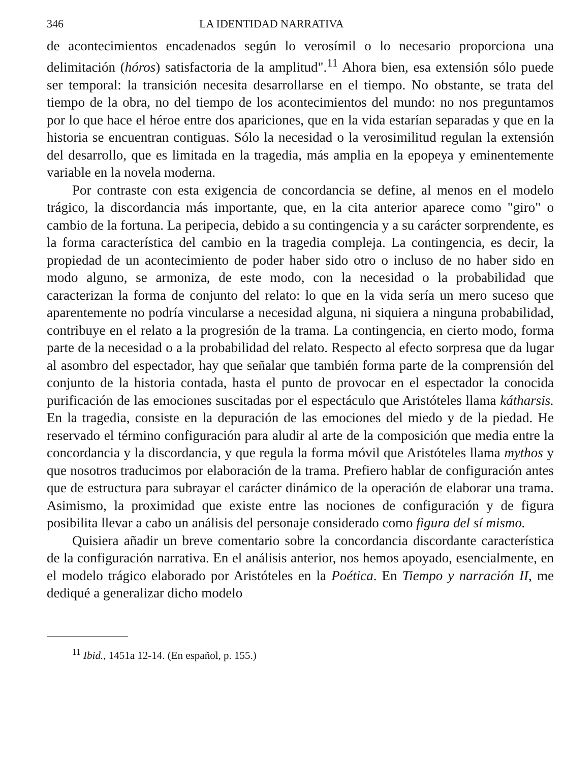346 LA IDENTIDAD NARRATIVA
de acontecimientos encadenados según lo verosímil o lo necesario proporciona una delimitación (hóros) satisfactoria de la amplitud".<sup>11</sup> Ahora bien, esa extensión sólo puede ser temporal: la transición necesita desarrollarse en el tiempo. No obstante, se trata del tiempo de la obra, no del tiempo de los acontecimientos del mundo: no nos preguntamos por lo que hace el héroe entre dos apariciones, que en la vida estarían separadas y que en la historia se encuentran contiguas. Sólo la necesidad o la verosimilitud regulan la extensión del desarrollo, que es limitada en la tragedia, más amplia en la epopeya y eminentemente variable en la novela moderna.
Por contraste con esta exigencia de concordancia se define, al menos en el modelo trágico, la discordancia más importante, que, en la cita anterior aparece como "giro" o cambio de la fortuna. La peripecia, debido a su contingencia y a su carácter sorprendente, es la forma característica del cambio en la tragedia compleja. La contingencia, es decir, la propiedad de un acontecimiento de poder haber sido otro o incluso de no haber sido en modo alguno, se armoniza, de este modo, con la necesidad o la probabilidad que caracterizan la forma de conjunto del relato: lo que en la vida sería un mero suceso que aparentemente no podría vincularse a necesidad alguna, ni siquiera a ninguna probabilidad, contribuye en el relato a la progresión de la trama. La contingencia, en cierto modo, forma parte de la necesidad o a la probabilidad del relato. Respecto al efecto sorpresa que da lugar al asombro del espectador, hay que señalar que también forma parte de la comprensión del conjunto de la historia contada, hasta el punto de provocar en el espectador la conocida purificación de las emociones suscitadas por el espectáculo que Aristóteles llama kátharsis. En la tragedia, consiste en la depuración de las emociones del miedo y de la piedad. He reservado el término configuración para aludir al arte de la composición que media entre la concordancia y la discordancia, y que regula la forma móvil que Aristóteles llama mythos y que nosotros traducimos por elaboración de la trama. Prefiero hablar de configuración antes que de estructura para subrayar el carácter dinámico de la operación de elaborar una trama. Asimismo, la proximidad que existe entre las nociones de configuración y de figura posibilita llevar a cabo un análisis del personaje considerado como figura del sí mismo.
Quisiera añadir un breve comentario sobre la concordancia discordante característica de la configuración narrativa. En el análisis anterior, nos hemos apoyado, esencialmente, en el modelo trágico elaborado por Aristóteles en la Poética. En Tiempo y narración II, me dediqué a generalizar dicho modelo
<sup>11</sup> Ibid., 1451a 12-14. (En español, p. 155.)